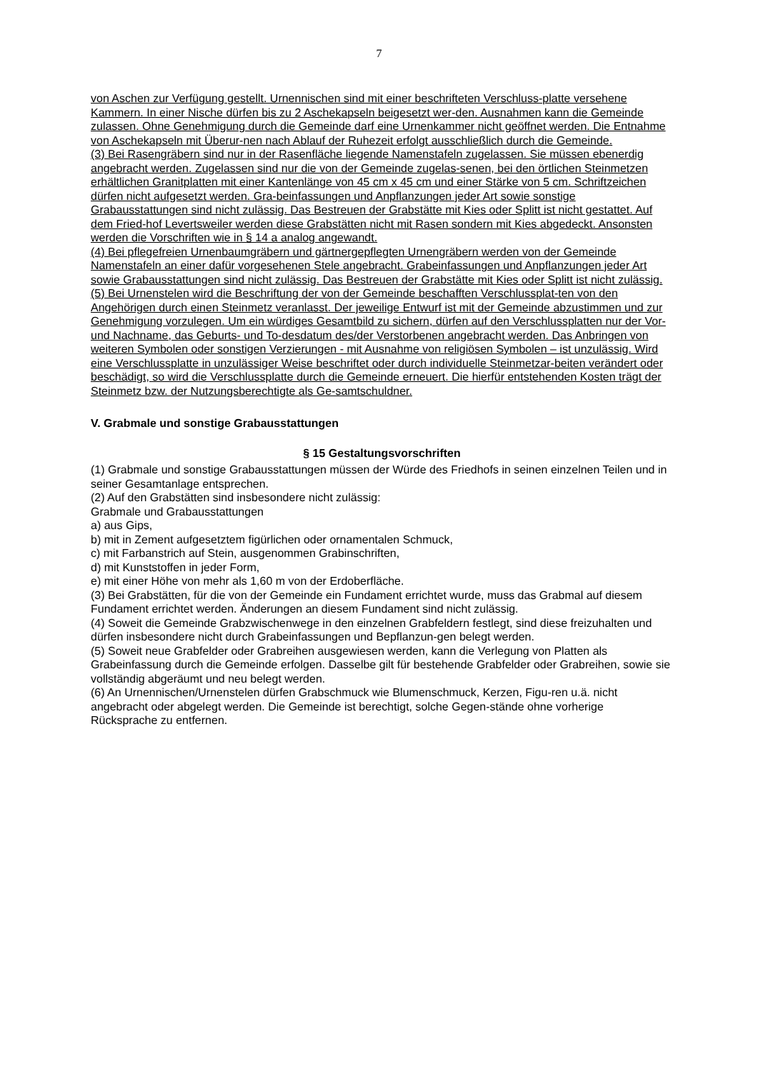7
von Aschen zur Verfügung gestellt. Urnennischen sind mit einer beschrifteten Verschluss-platte versehene Kammern. In einer Nische dürfen bis zu 2 Aschekapseln beigesetzt wer-den. Ausnahmen kann die Gemeinde zulassen. Ohne Genehmigung durch die Gemeinde darf eine Urnenkammer nicht geöffnet werden. Die Entnahme von Aschekapseln mit Überur-nen nach Ablauf der Ruhezeit erfolgt ausschließlich durch die Gemeinde.
(3) Bei Rasengräbern sind nur in der Rasenfläche liegende Namenstafeln zugelassen. Sie müssen ebenerdig angebracht werden. Zugelassen sind nur die von der Gemeinde zugelas-senen, bei den örtlichen Steinmetzen erhältlichen Granitplatten mit einer Kantenlänge von 45 cm x 45 cm und einer Stärke von 5 cm. Schriftzeichen dürfen nicht aufgesetzt werden. Gra-beinfassungen und Anpflanzungen jeder Art sowie sonstige Grabausstattungen sind nicht zulässig. Das Bestreuen der Grabstätte mit Kies oder Splitt ist nicht gestattet. Auf dem Fried-hof Levertsweiler werden diese Grabstätten nicht mit Rasen sondern mit Kies abgedeckt. Ansonsten werden die Vorschriften wie in § 14 a analog angewandt.
(4) Bei pflegefreien Urnenbaumgräbern und gärtnergepflegten Urnengräbern werden von der Gemeinde Namenstafeln an einer dafür vorgesehenen Stele angebracht. Grabeinfassungen und Anpflanzungen jeder Art sowie Grabausstattungen sind nicht zulässig. Das Bestreuen der Grabstätte mit Kies oder Splitt ist nicht zulässig.
(5) Bei Urnenstelen wird die Beschriftung der von der Gemeinde beschafften Verschlussplat-ten von den Angehörigen durch einen Steinmetz veranlasst. Der jeweilige Entwurf ist mit der Gemeinde abzustimmen und zur Genehmigung vorzulegen. Um ein würdiges Gesamtbild zu sichern, dürfen auf den Verschlussplatten nur der Vor- und Nachname, das Geburts- und To-desdatum des/der Verstorbenen angebracht werden. Das Anbringen von weiteren Symbolen oder sonstigen Verzierungen - mit Ausnahme von religiösen Symbolen – ist unzulässig. Wird eine Verschlussplatte in unzulässiger Weise beschriftet oder durch individuelle Steinmetzar-beiten verändert oder beschädigt, so wird die Verschlussplatte durch die Gemeinde erneuert. Die hierfür entstehenden Kosten trägt der Steinmetz bzw. der Nutzungsberechtigte als Ge-samtschuldner.
V. Grabmale und sonstige Grabausstattungen
§ 15 Gestaltungsvorschriften
(1) Grabmale und sonstige Grabausstattungen müssen der Würde des Friedhofs in seinen einzelnen Teilen und in seiner Gesamtanlage entsprechen.
(2) Auf den Grabstätten sind insbesondere nicht zulässig:
Grabmale und Grabausstattungen
a) aus Gips,
b) mit in Zement aufgesetztem figürlichen oder ornamentalen Schmuck,
c) mit Farbanstrich auf Stein, ausgenommen Grabinschriften,
d) mit Kunststoffen in jeder Form,
e) mit einer Höhe von mehr als 1,60 m von der Erdoberfläche.
(3) Bei Grabstätten, für die von der Gemeinde ein Fundament errichtet wurde, muss das Grabmal auf diesem Fundament errichtet werden. Änderungen an diesem Fundament sind nicht zulässig.
(4) Soweit die Gemeinde Grabzwischenwege in den einzelnen Grabfeldern festlegt, sind diese freizuhalten und dürfen insbesondere nicht durch Grabeinfassungen und Bepflanzun-gen belegt werden.
(5) Soweit neue Grabfelder oder Grabreihen ausgewiesen werden, kann die Verlegung von Platten als Grabeinfassung durch die Gemeinde erfolgen. Dasselbe gilt für bestehende Grabfelder oder Grabreihen, sowie sie vollständig abgeräumt und neu belegt werden.
(6) An Urnennischen/Urnenstelen dürfen Grabschmuck wie Blumenschmuck, Kerzen, Figu-ren u.ä. nicht angebracht oder abgelegt werden. Die Gemeinde ist berechtigt, solche Gegen-stände ohne vorherige Rücksprache zu entfernen.